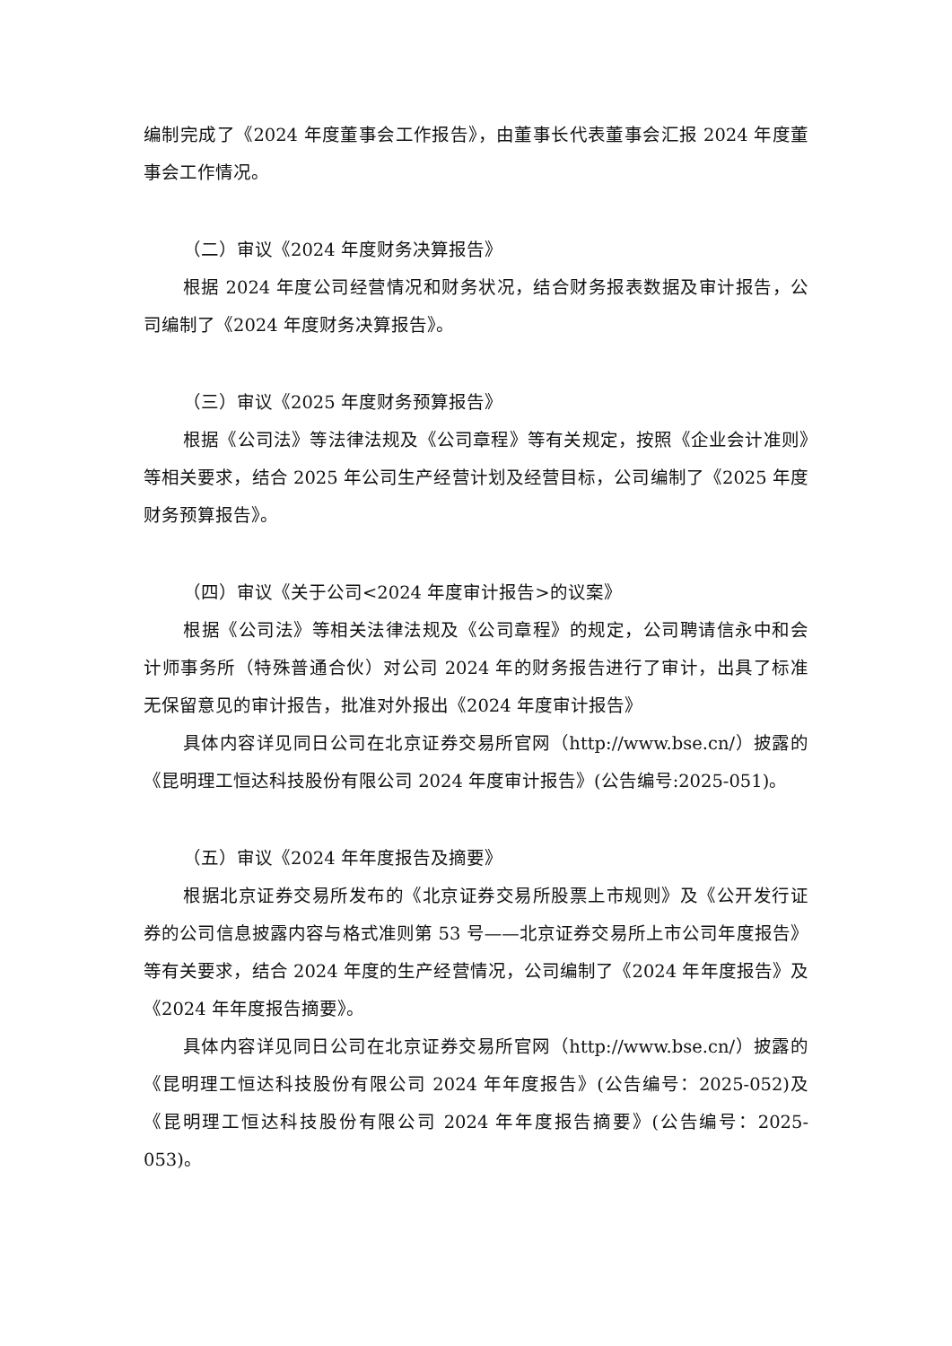编制完成了《2024 年度董事会工作报告》，由董事长代表董事会汇报 2024 年度董事会工作情况。
（二）审议《2024 年度财务决算报告》
根据 2024 年度公司经营情况和财务状况，结合财务报表数据及审计报告，公司编制了《2024 年度财务决算报告》。
（三）审议《2025 年度财务预算报告》
根据《公司法》等法律法规及《公司章程》等有关规定，按照《企业会计准则》等相关要求，结合 2025 年公司生产经营计划及经营目标，公司编制了《2025 年度财务预算报告》。
（四）审议《关于公司<2024 年度审计报告>的议案》
根据《公司法》等相关法律法规及《公司章程》的规定，公司聘请信永中和会计师事务所（特殊普通合伙）对公司 2024 年的财务报告进行了审计，出具了标准无保留意见的审计报告，批准对外报出《2024 年度审计报告》
具体内容详见同日公司在北京证券交易所官网（http://www.bse.cn/）披露的《昆明理工恒达科技股份有限公司 2024 年度审计报告》(公告编号:2025-051)。
（五）审议《2024 年年度报告及摘要》
根据北京证券交易所发布的《北京证券交易所股票上市规则》及《公开发行证券的公司信息披露内容与格式准则第 53 号——北京证券交易所上市公司年度报告》等有关要求，结合 2024 年度的生产经营情况，公司编制了《2024 年年度报告》及《2024 年年度报告摘要》。
具体内容详见同日公司在北京证券交易所官网（http://www.bse.cn/）披露的《昆明理工恒达科技股份有限公司 2024 年年度报告》(公告编号：2025-052)及《昆明理工恒达科技股份有限公司 2024 年年度报告摘要》(公告编号：2025-053)。